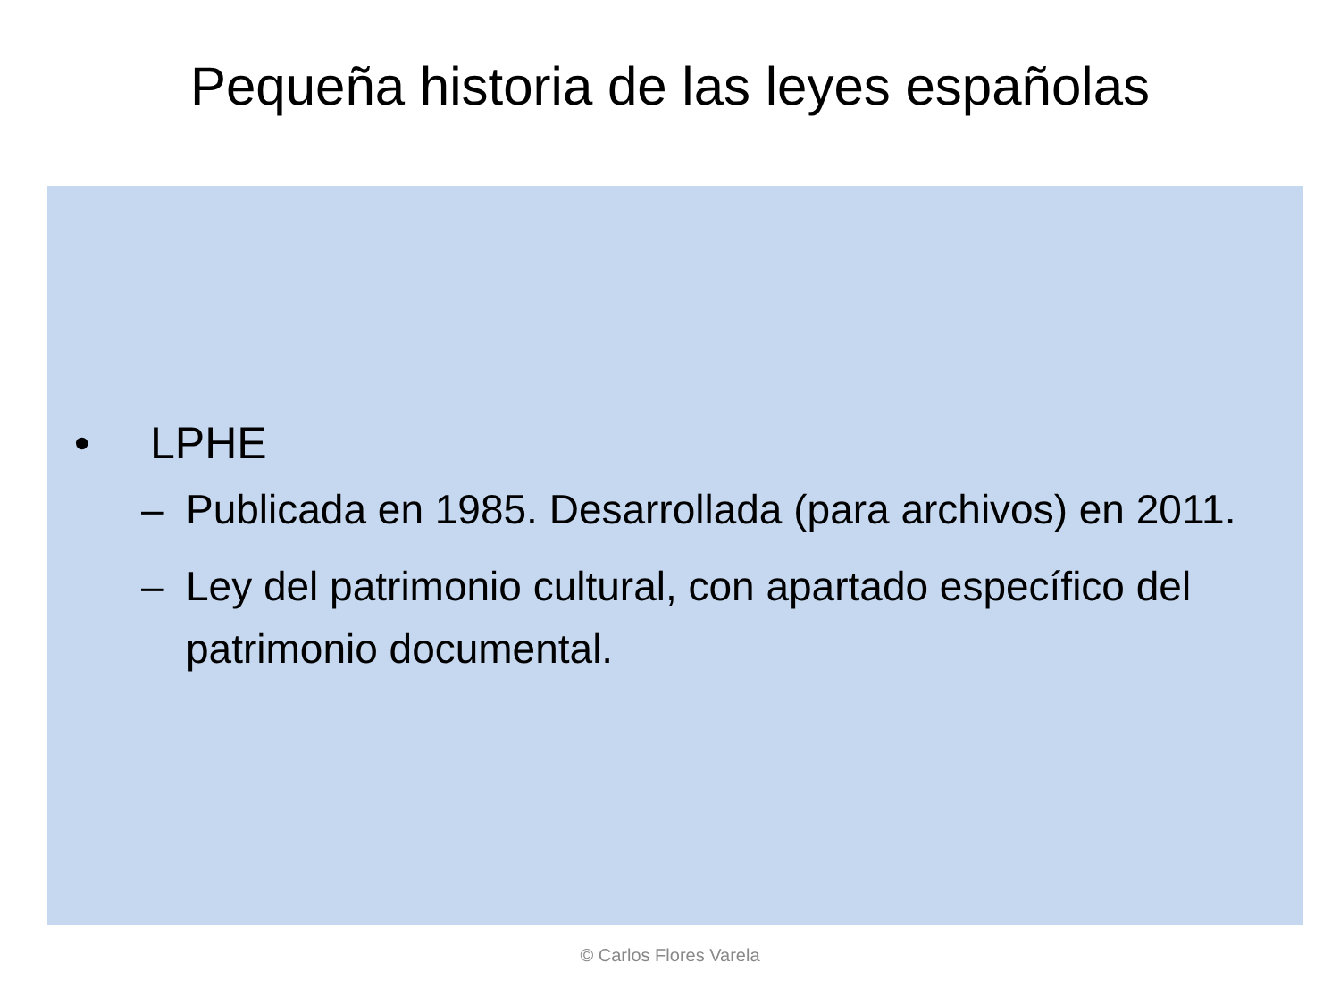Pequeña historia de las leyes españolas
• LPHE
– Publicada en 1985. Desarrollada (para archivos) en 2011.
– Ley del patrimonio cultural, con apartado específico del patrimonio documental.
© Carlos Flores Varela